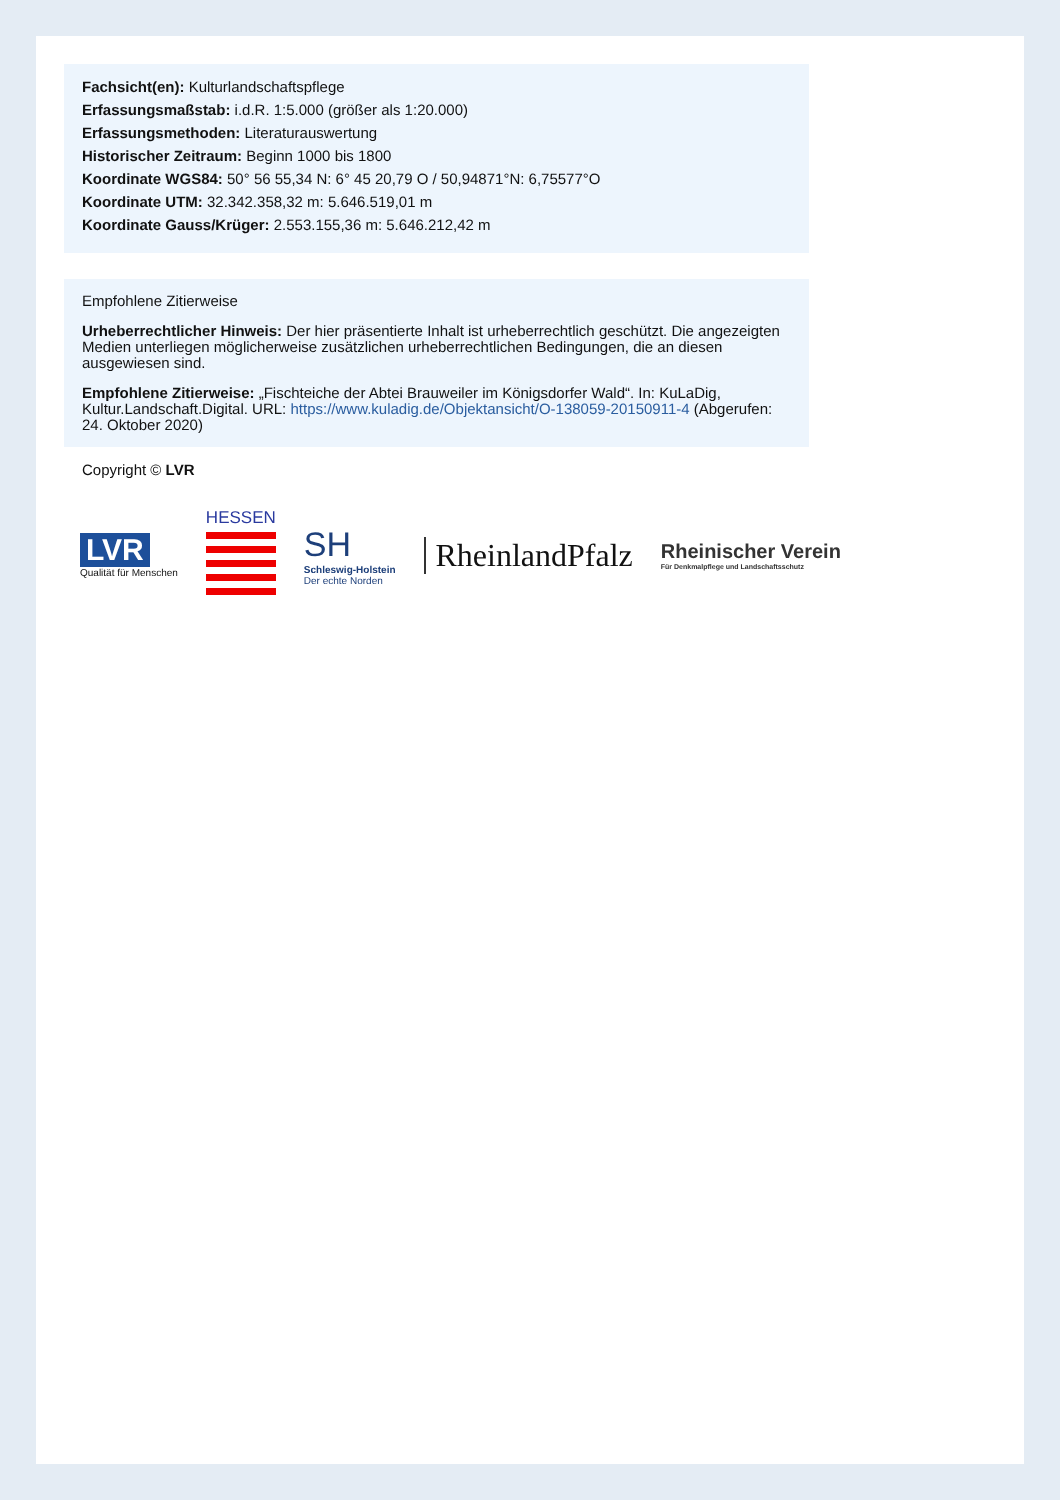Fachsicht(en): Kulturlandschaftspflege
Erfassungsmaßstab: i.d.R. 1:5.000 (größer als 1:20.000)
Erfassungsmethoden: Literaturauswertung
Historischer Zeitraum: Beginn 1000 bis 1800
Koordinate WGS84: 50° 56 55,34 N: 6° 45 20,79 O / 50,94871°N: 6,75577°O
Koordinate UTM: 32.342.358,32 m: 5.646.519,01 m
Koordinate Gauss/Krüger: 2.553.155,36 m: 5.646.212,42 m
Empfohlene Zitierweise
Urheberrechtlicher Hinweis: Der hier präsentierte Inhalt ist urheberrechtlich geschützt. Die angezeigten Medien unterliegen möglicherweise zusätzlichen urheberrechtlichen Bedingungen, die an diesen ausgewiesen sind.
Empfohlene Zitierweise: „Fischteiche der Abtei Brauweiler im Königsdorfer Wald“. In: KuLaDig, Kultur.Landschaft.Digital. URL: https://www.kuladig.de/Objektansicht/O-138059-20150911-4 (Abgerufen: 24. Oktober 2020)
Copyright © LVR
LVR
Qualität für Menschen
HESSEN
SH
Schleswig-Holstein
Der echte Norden
RheinlandPfalz
Rheinischer Verein
Für Denkmalpflege und Landschaftsschutz